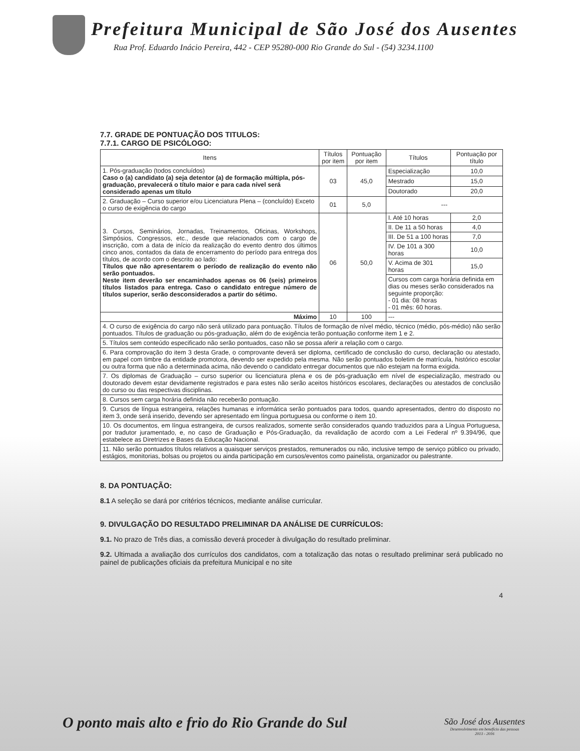Prefeitura Municipal de São José dos Ausentes
Rua Prof. Eduardo Inácio Pereira, 442 - CEP 95280-000 Rio Grande do Sul - (54) 3234.1100
7.7. GRADE DE PONTUAÇÃO DOS TITULOS:
7.7.1. CARGO DE PSICÓLOGO:
| Itens | Títulos por item | Pontuação por item | Títulos | Pontuação por título |
| --- | --- | --- | --- | --- |
| 1. Pós-graduação (todos concluídos) Caso o (a) candidato (a) seja detentor (a) de formação múltipla, pós-graduação, prevalecerá o título maior e para cada nível será considerado apenas um título | 03 | 45,0 | Especialização | 10,0 |
| | | | Mestrado | 15,0 |
| | | | Doutorado | 20,0 |
| 2. Graduação – Curso superior e/ou Licenciatura Plena – (concluído) Exceto o curso de exigência do cargo | 01 | 5,0 | --- | |
| 3. Cursos, Seminários, Jornadas, Treinamentos, Oficinas, Workshops, Simpósios, Congressos, etc., desde que relacionados com o cargo de inscrição, com a data de início da realização do evento dentro dos últimos cinco anos, contados da data de encerramento do período para entrega dos títulos, de acordo com o descrito ao lado: Títulos que não apresentarem o período de realização do evento não serão pontuados. Neste item deverão ser encaminhados apenas os 06 (seis) primeiros títulos listados para entrega. Caso o candidato entregue número de títulos superior, serão desconsiderados a partir do sétimo. | 06 | 50,0 | I. Até 10 horas | 2,0 |
| | | | II. De 11 a 50 horas | 4,0 |
| | | | III. De 51 a 100 horas | 7,0 |
| | | | IV. De 101 a 300 horas | 10,0 |
| | | | V. Acima de 301 horas | 15,0 |
| | | | Cursos com carga horária definida em dias ou meses serão considerados na seguinte proporção: - 01 dia: 08 horas - 01 mês: 60 horas. | |
| Máximo | 10 | 100 | --- | |
| 4. O curso de exigência do cargo não será utilizado para pontuação. Títulos de formação de nível médio, técnico (médio, pós-médio) não serão pontuados. Títulos de graduação ou pós-graduação, além do de exigência terão pontuação conforme item 1 e 2. | | | | |
| 5. Títulos sem conteúdo especificado não serão pontuados, caso não se possa aferir a relação com o cargo. | | | | |
| 6. Para comprovação do item 3 desta Grade, o comprovante deverá ser diploma, certificado de conclusão do curso, declaração ou atestado, em papel com timbre da entidade promotora, devendo ser expedido pela mesma. Não serão pontuados boletim de matrícula, histórico escolar ou outra forma que não a determinada acima, não devendo o candidato entregar documentos que não estejam na forma exigida. | | | | |
| 7. Os diplomas de Graduação – curso superior ou licenciatura plena e os de pós-graduação em nível de especialização, mestrado ou doutorado devem estar devidamente registrados e para estes não serão aceitos históricos escolares, declarações ou atestados de conclusão do curso ou das respectivas disciplinas. | | | | |
| 8. Cursos sem carga horária definida não receberão pontuação. | | | | |
| 9. Cursos de língua estrangeira, relações humanas e informática serão pontuados para todos, quando apresentados, dentro do disposto no item 3, onde será inserido, devendo ser apresentado em língua portuguesa ou conforme o item 10. | | | | |
| 10. Os documentos, em língua estrangeira, de cursos realizados, somente serão considerados quando traduzidos para a Língua Portuguesa, por tradutor juramentado, e, no caso de Graduação e Pós-Graduação, da revalidação de acordo com a Lei Federal nº 9.394/96, que estabelece as Diretrizes e Bases da Educação Nacional. | | | | |
| 11. Não serão pontuados títulos relativos a quaisquer serviços prestados, remunerados ou não, inclusive tempo de serviço público ou privado, estágios, monitorias, bolsas ou projetos ou ainda participação em cursos/eventos como painelista, organizador ou palestrante. | | | | |
8. DA PONTUAÇÃO:
8.1 A seleção se dará por critérios técnicos, mediante análise curricular.
9. DIVULGAÇÃO DO RESULTADO PRELIMINAR DA ANÁLISE DE CURRÍCULOS:
9.1. No prazo de Três dias, a comissão deverá proceder à divulgação do resultado preliminar.
9.2. Ultimada a avaliação dos currículos dos candidatos, com a totalização das notas o resultado preliminar será publicado no painel de publicações oficiais da prefeitura Municipal e no site
4
O ponto mais alto e frio do Rio Grande do Sul
São José dos Ausentes
Desenvolvimento em benefício das pessoas
2013 - 2016